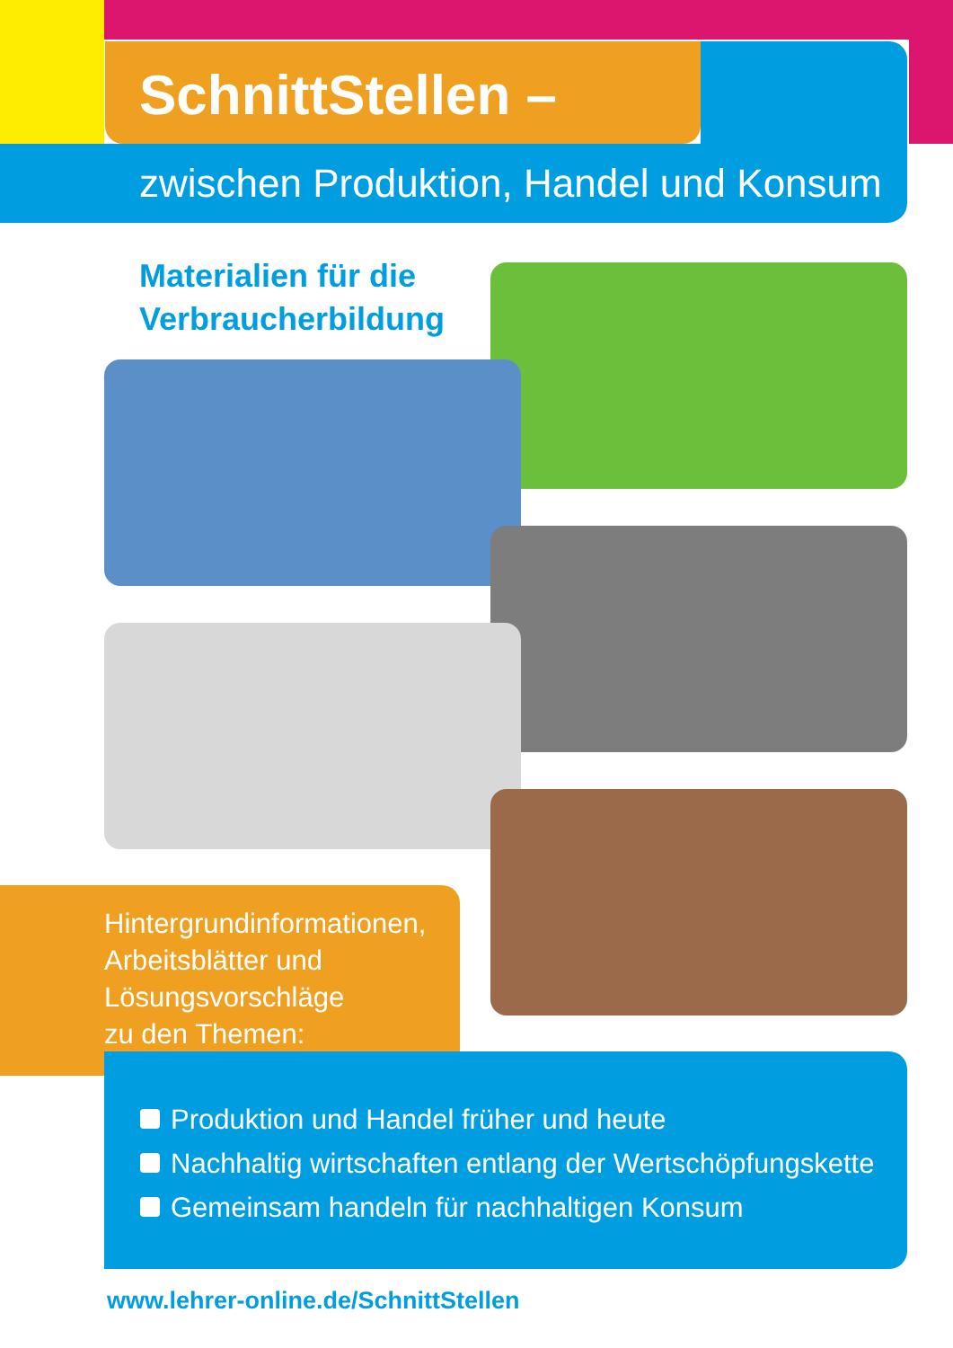SchnittStellen –
zwischen Produktion, Handel und Konsum
Materialien für die Verbraucherbildung
Hintergrundinformationen,
Arbeitsblätter und
Lösungsvorschläge
zu den Themen:
Produktion und Handel früher und heute
Nachhaltig wirtschaften entlang der Wertschöpfungskette
Gemeinsam handeln für nachhaltigen Konsum
www.lehrer-online.de/SchnittStellen